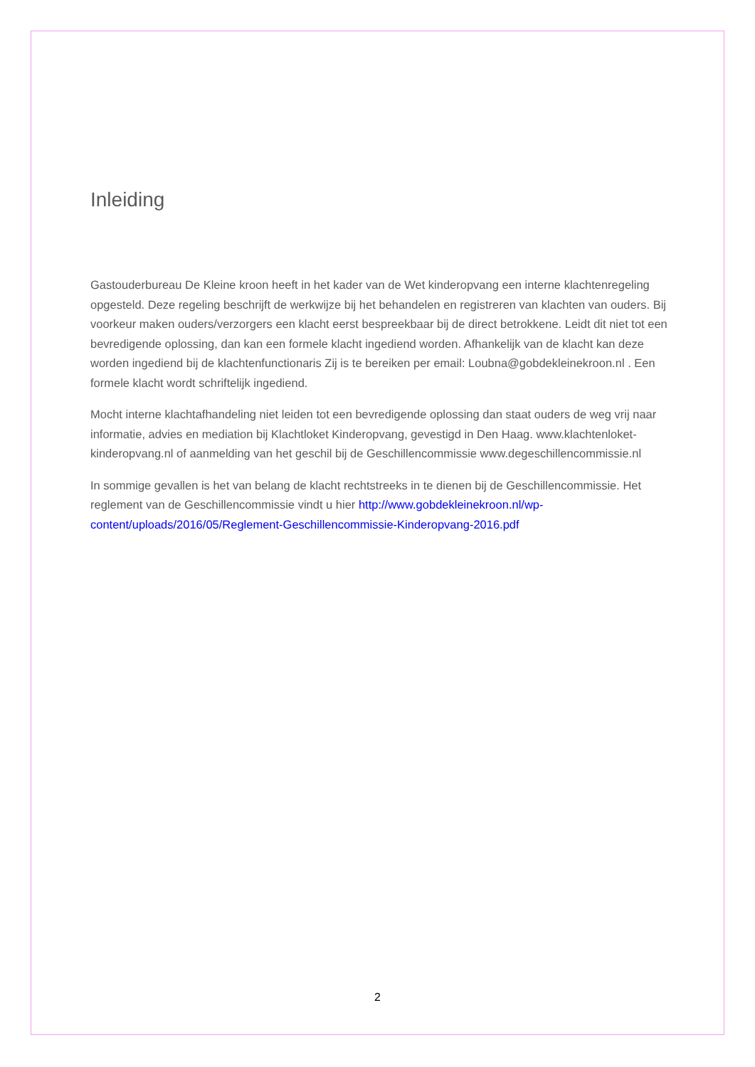Inleiding
Gastouderbureau De Kleine kroon heeft in het kader van de Wet kinderopvang een interne klachtenregeling opgesteld. Deze regeling beschrijft de werkwijze bij het behandelen en registreren van klachten van ouders. Bij voorkeur maken ouders/verzorgers een klacht eerst bespreekbaar bij de direct betrokkene. Leidt dit niet tot een bevredigende oplossing, dan kan een formele klacht ingediend worden. Afhankelijk van de klacht kan deze worden ingediend bij de klachtenfunctionaris Zij is te bereiken per email: Loubna@gobdekleinekroon.nl . Een formele klacht wordt schriftelijk ingediend.
Mocht interne klachtafhandeling niet leiden tot een bevredigende oplossing dan staat ouders de weg vrij naar informatie, advies en mediation bij Klachtloket Kinderopvang, gevestigd in Den Haag. www.klachtenloket-kinderopvang.nl of aanmelding van het geschil bij de Geschillencommissie www.degeschillencommissie.nl
In sommige gevallen is het van belang de klacht rechtstreeks in te dienen bij de Geschillencommissie. Het reglement van de Geschillencommissie vindt u hier http://www.gobdekleinekroon.nl/wp-content/uploads/2016/05/Reglement-Geschillencommissie-Kinderopvang-2016.pdf
2